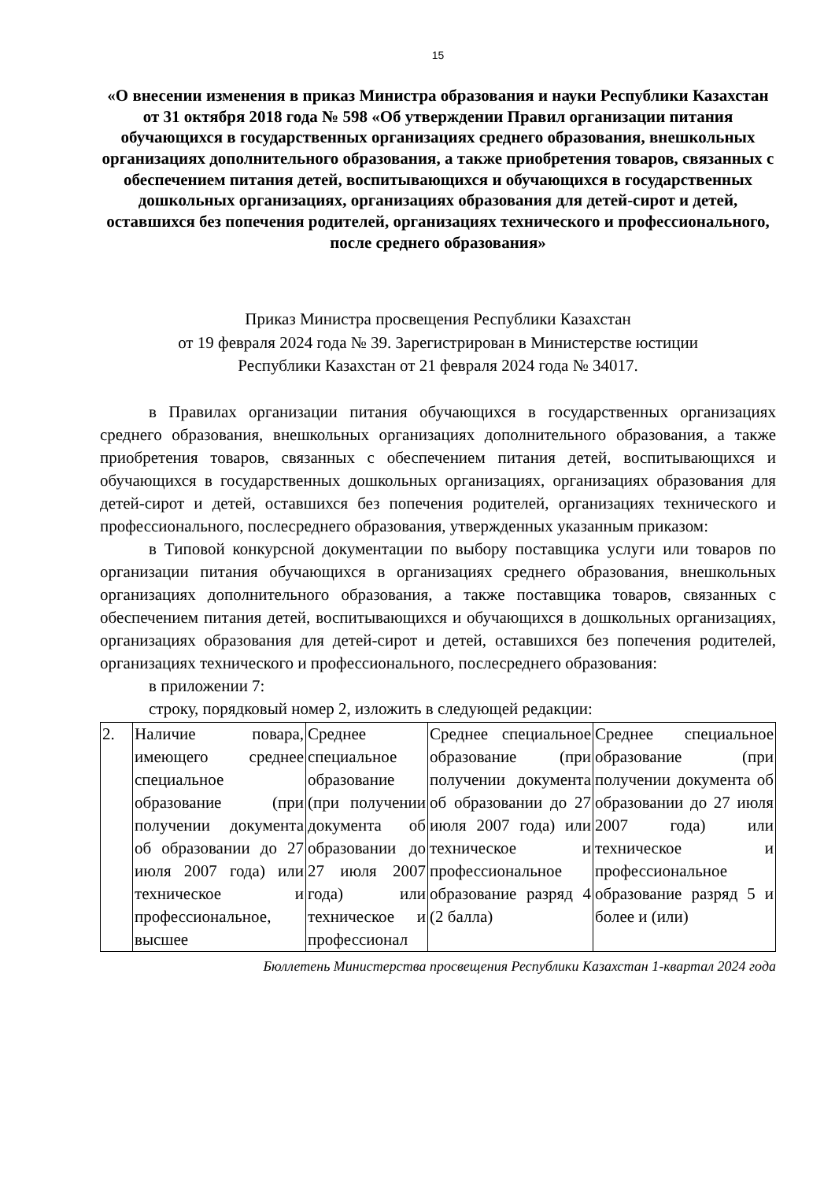15
«О внесении изменения в приказ Министра образования и науки Республики Казахстан от 31 октября 2018 года № 598 «Об утверждении Правил организации питания обучающихся в государственных организациях среднего образования, внешкольных организациях дополнительного образования, а также приобретения товаров, связанных с обеспечением питания детей, воспитывающихся и обучающихся в государственных дошкольных организациях, организациях образования для детей-сирот и детей, оставшихся без попечения родителей, организациях технического и профессионального, после среднего образования»
Приказ Министра просвещения Республики Казахстан
от 19 февраля 2024 года № 39. Зарегистрирован в Министерстве юстиции
Республики Казахстан от 21 февраля 2024 года № 34017.
в Правилах организации питания обучающихся в государственных организациях среднего образования, внешкольных организациях дополнительного образования, а также приобретения товаров, связанных с обеспечением питания детей, воспитывающихся и обучающихся в государственных дошкольных организациях, организациях образования для детей-сирот и детей, оставшихся без попечения родителей, организациях технического и профессионального, послесреднего образования, утвержденных указанным приказом:
в Типовой конкурсной документации по выбору поставщика услуги или товаров по организации питания обучающихся в организациях среднего образования, внешкольных организациях дополнительного образования, а также поставщика товаров, связанных с обеспечением питания детей, воспитывающихся и обучающихся в дошкольных организациях, организациях образования для детей-сирот и детей, оставшихся без попечения родителей, организациях технического и профессионального, послесреднего образования:
в приложении 7:
строку, порядковый номер 2, изложить в следующей редакции:
| 2. | Наличие повара, имеющего среднее специальное образование (при получении документа об образовании до 27 июля 2007 года) или техническое и профессиональное, высшее | Среднее специальное образование (при получении документа об образовании до 27 июля 2007 года) или техническое и профессионал | Среднее специальное образование (при получении документа об образовании до 27 июля 2007 года) или техническое и профессиональное образование разряд 4 (2 балла) | Среднее специальное образование (при получении документа об образовании до 27 июля 2007 года) или техническое и профессиональное образование разряд 5 и более и (или) |
Бюллетень Министерства просвещения Республики Казахстан 1-квартал 2024 года